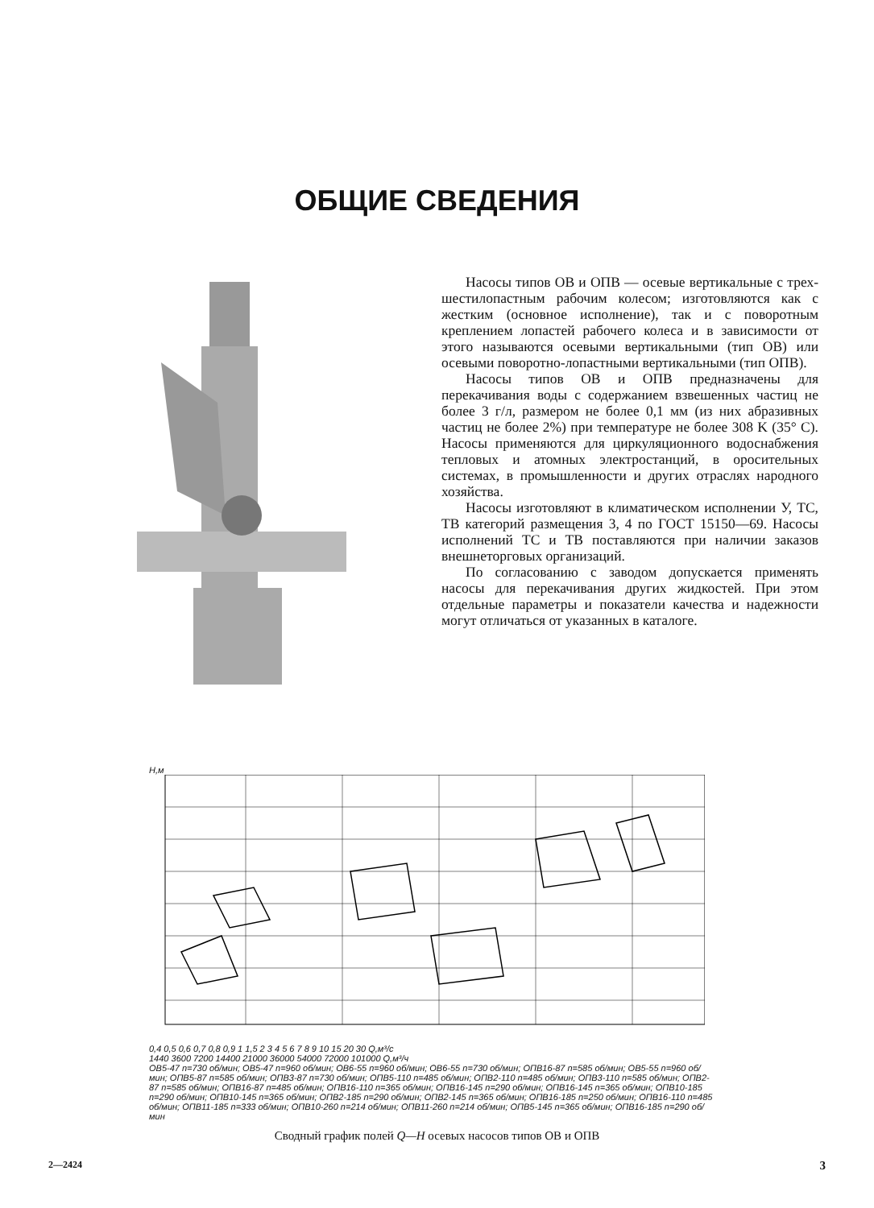ОБЩИЕ СВЕДЕНИЯ
Насосы типов ОВ и ОПВ — осевые вертикальные с трех-шестилопастным рабочим колесом; изготовляются как с жестким (основное исполнение), так и с поворотным креплением лопастей рабочего колеса и в зависимости от этого называются осевыми вертикальными (тип ОВ) или осевыми поворотно-лопастными вертикальными (тип ОПВ).
Насосы типов ОВ и ОПВ предназначены для перекачивания воды с содержанием взвешенных частиц не более 3 г/л, размером не более 0,1 мм (из них абразивных частиц не более 2%) при температуре не более 308 K (35° C). Насосы применяются для циркуляционного водоснабжения тепловых и атомных электростанций, в оросительных системах, в промышленности и других отраслях народного хозяйства.
Насосы изготовляют в климатическом исполнении У, ТС, ТВ категорий размещения 3, 4 по ГОСТ 15150—69. Насосы исполнений ТС и ТВ поставляются при наличии заказов внешнеторговых организаций.
По согласованию с заводом допускается применять насосы для перекачивания других жидкостей. При этом отдельные параметры и показатели качества и надежности могут отличаться от указанных в каталоге.
Н,м
0,4 0,5 0,6 0,7 0,8 0,9 1 1,5 2 3 4 5 6 7 8 9 10 15 20 30 Q,м³/с
1440 3600 7200 14400 21000 36000 54000 72000 101000 Q,м³/ч
ОВ5-47 n=730 об/мин; ОВ5-47 n=960 об/мин; ОВ6-55 n=960 об/мин; ОВ6-55 n=730 об/мин; ОПВ16-87 n=585 об/мин; ОВ5-55 n=960 об/мин; ОПВ5-87 n=585 об/мин; ОПВ3-87 n=730 об/мин; ОПВ5-110 n=485 об/мин; ОПВ2-110 n=485 об/мин; ОПВ3-110 n=585 об/мин; ОПВ2-87 n=585 об/мин; ОПВ16-87 n=485 об/мин; ОПВ16-110 n=365 об/мин; ОПВ16-145 n=290 об/мин; ОПВ16-145 n=365 об/мин; ОПВ10-185 n=290 об/мин; ОПВ10-145 n=365 об/мин; ОПВ2-185 n=290 об/мин; ОПВ2-145 n=365 об/мин; ОПВ16-185 n=250 об/мин; ОПВ16-110 n=485 об/мин; ОПВ11-185 n=333 об/мин; ОПВ10-260 n=214 об/мин; ОПВ11-260 n=214 об/мин; ОПВ5-145 n=365 об/мин; ОПВ16-185 n=290 об/мин
Сводный график полей Q—H осевых насосов типов ОВ и ОПВ
2—2424 3